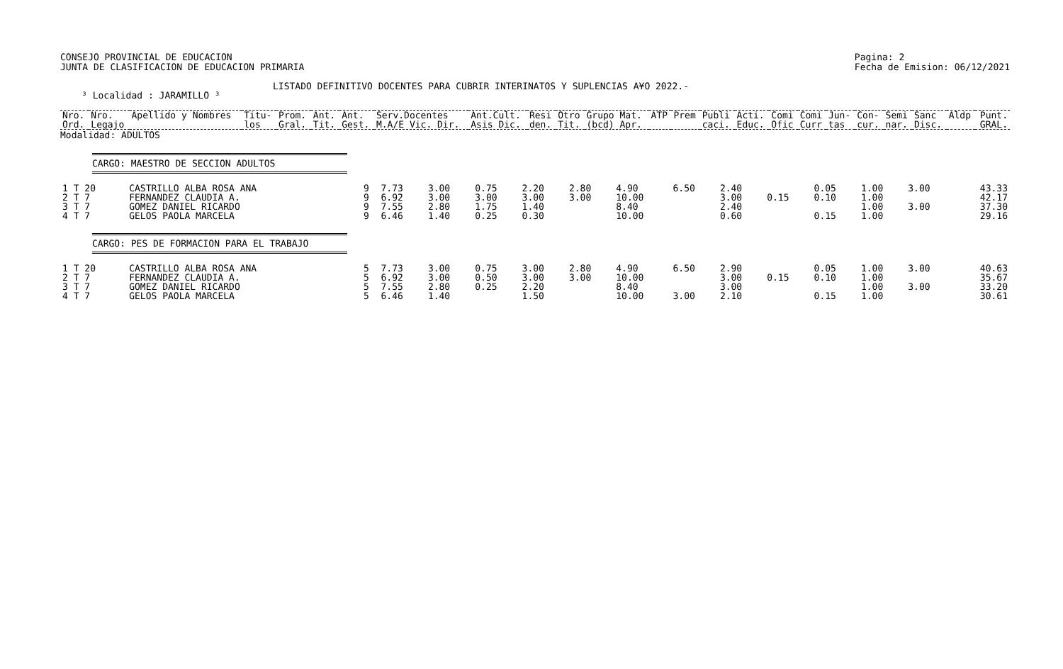CONSEJO PROVINCIAL DE EDUCACION
JUNTA DE CLASIFICACION DE EDUCACION PRIMARIA
Pagina: 2
Fecha de Emision: 06/12/2021
LISTADO DEFINITIVO DOCENTES PARA CUBRIR INTERINATOS Y SUPLENCIAS A¥O 2022.-
³ Localidad : JARAMILLO ³
| Nro. Ord. | Nro. Legajo | Apellido y Nombres | Titu- los | Prom. Gral. | Ant. Tit. | Ant. Gest. | Serv.Docentes M.A/E Vic. Dir. | Ant.Cult. Asis Dic. | Resi den. | Otro Tit. | Grupo Mat. (bcd) Apr. | ATP | Prem | Publi caci. | Acti. Educ. | Comi Ofic | Comi Curr | Jun- tas | Con- cur. | Semi nar. | Sanc Disc. | Aldp | Punt. GRAL. |
| --- | --- | --- | --- | --- | --- | --- | --- | --- | --- | --- | --- | --- | --- | --- | --- | --- | --- | --- | --- | --- | --- | --- | --- |
Modalidad: ADULTOS
CARGO: MAESTRO DE SECCION ADULTOS
| 1 T 20 | CASTRILLO ALBA ROSA ANA | 9 | 7.73 | 3.00 | 0.75 | 2.20 | 2.80 | 4.90 | 6.50 | 2.40 | | 0.05 | 1.00 | 3.00 | 43.33 |
| 2 T 7 | FERNANDEZ CLAUDIA A. | 9 | 6.92 | 3.00 | 3.00 | 3.00 | 3.00 | 10.00 | | 3.00 | 0.15 | 0.10 | 1.00 | | 42.17 |
| 3 T 7 | GOMEZ DANIEL RICARDO | 9 | 7.55 | 2.80 | 1.75 | 1.40 | | 8.40 | | 2.40 | | | 1.00 | 3.00 | 37.30 |
| 4 T 7 | GELOS PAOLA MARCELA | 9 | 6.46 | 1.40 | 0.25 | 0.30 | | 10.00 | | 0.60 | | 0.15 | 1.00 | | 29.16 |
CARGO: PES DE FORMACION PARA EL TRABAJO
| 1 T 20 | CASTRILLO ALBA ROSA ANA | 5 | 7.73 | 3.00 | 0.75 | 3.00 | 2.80 | 4.90 | 6.50 | 2.90 | | 0.05 | 1.00 | 3.00 | 40.63 |
| 2 T 7 | FERNANDEZ CLAUDIA A. | 5 | 6.92 | 3.00 | 0.50 | 3.00 | 3.00 | 10.00 | | 3.00 | 0.15 | 0.10 | 1.00 | | 35.67 |
| 3 T 7 | GOMEZ DANIEL RICARDO | 5 | 7.55 | 2.80 | 0.25 | 2.20 | | 8.40 | | 3.00 | | | 1.00 | 3.00 | 33.20 |
| 4 T 7 | GELOS PAOLA MARCELA | 5 | 6.46 | 1.40 | | 1.50 | | 10.00 | 3.00 | 2.10 | | 0.15 | 1.00 | | 30.61 |